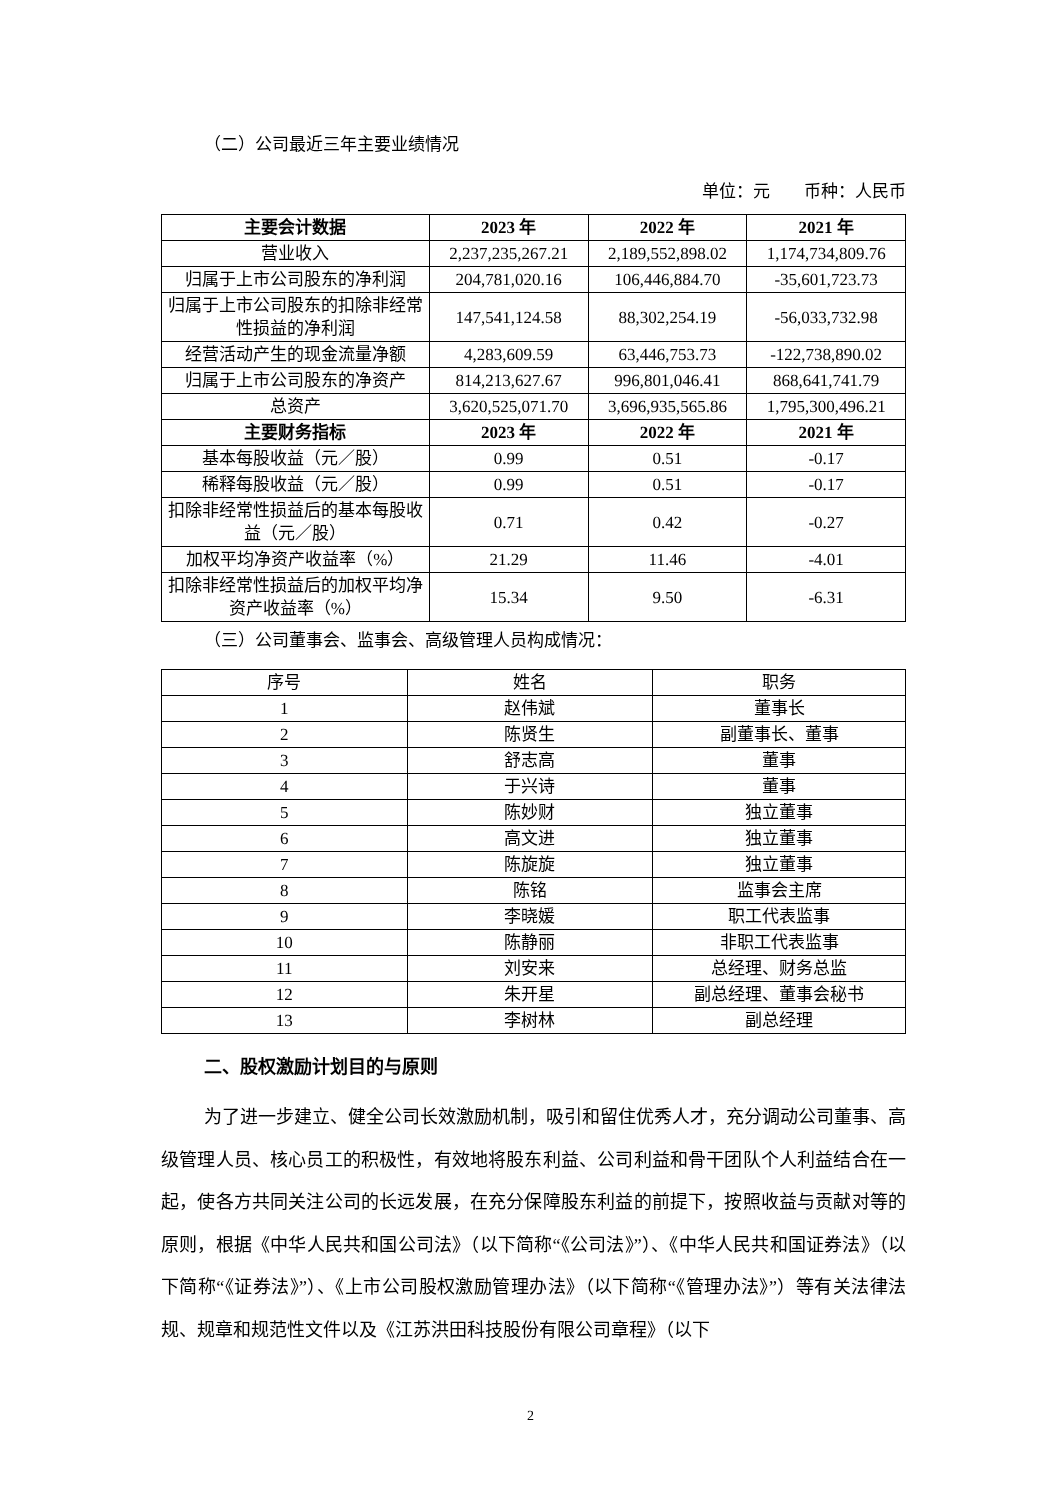（二）公司最近三年主要业绩情况
单位：元　　币种：人民币
| 主要会计数据 | 2023 年 | 2022 年 | 2021 年 |
| --- | --- | --- | --- |
| 营业收入 | 2,237,235,267.21 | 2,189,552,898.02 | 1,174,734,809.76 |
| 归属于上市公司股东的净利润 | 204,781,020.16 | 106,446,884.70 | -35,601,723.73 |
| 归属于上市公司股东的扣除非经常性损益的净利润 | 147,541,124.58 | 88,302,254.19 | -56,033,732.98 |
| 经营活动产生的现金流量净额 | 4,283,609.59 | 63,446,753.73 | -122,738,890.02 |
| 归属于上市公司股东的净资产 | 814,213,627.67 | 996,801,046.41 | 868,641,741.79 |
| 总资产 | 3,620,525,071.70 | 3,696,935,565.86 | 1,795,300,496.21 |
| 主要财务指标 | 2023 年 | 2022 年 | 2021 年 |
| 基本每股收益（元／股） | 0.99 | 0.51 | -0.17 |
| 稀释每股收益（元／股） | 0.99 | 0.51 | -0.17 |
| 扣除非经常性损益后的基本每股收益（元／股） | 0.71 | 0.42 | -0.27 |
| 加权平均净资产收益率（%） | 21.29 | 11.46 | -4.01 |
| 扣除非经常性损益后的加权平均净资产收益率（%） | 15.34 | 9.50 | -6.31 |
（三）公司董事会、监事会、高级管理人员构成情况：
| 序号 | 姓名 | 职务 |
| 1 | 赵伟斌 | 董事长 |
| 2 | 陈贤生 | 副董事长、董事 |
| 3 | 舒志高 | 董事 |
| 4 | 于兴诗 | 董事 |
| 5 | 陈妙财 | 独立董事 |
| 6 | 高文进 | 独立董事 |
| 7 | 陈旋旋 | 独立董事 |
| 8 | 陈铭 | 监事会主席 |
| 9 | 李晓媛 | 职工代表监事 |
| 10 | 陈静丽 | 非职工代表监事 |
| 11 | 刘安来 | 总经理、财务总监 |
| 12 | 朱开星 | 副总经理、董事会秘书 |
| 13 | 李树林 | 副总经理 |
二、股权激励计划目的与原则
为了进一步建立、健全公司长效激励机制，吸引和留住优秀人才，充分调动公司董事、高级管理人员、核心员工的积极性，有效地将股东利益、公司利益和骨干团队个人利益结合在一起，使各方共同关注公司的长远发展，在充分保障股东利益的前提下，按照收益与贡献对等的原则，根据《中华人民共和国公司法》（以下简称“《公司法》”）、《中华人民共和国证券法》（以下简称“《证券法》”）、《上市公司股权激励管理办法》（以下简称“《管理办法》”）等有关法律法规、规章和规范性文件以及《江苏洪田科技股份有限公司章程》（以下
2